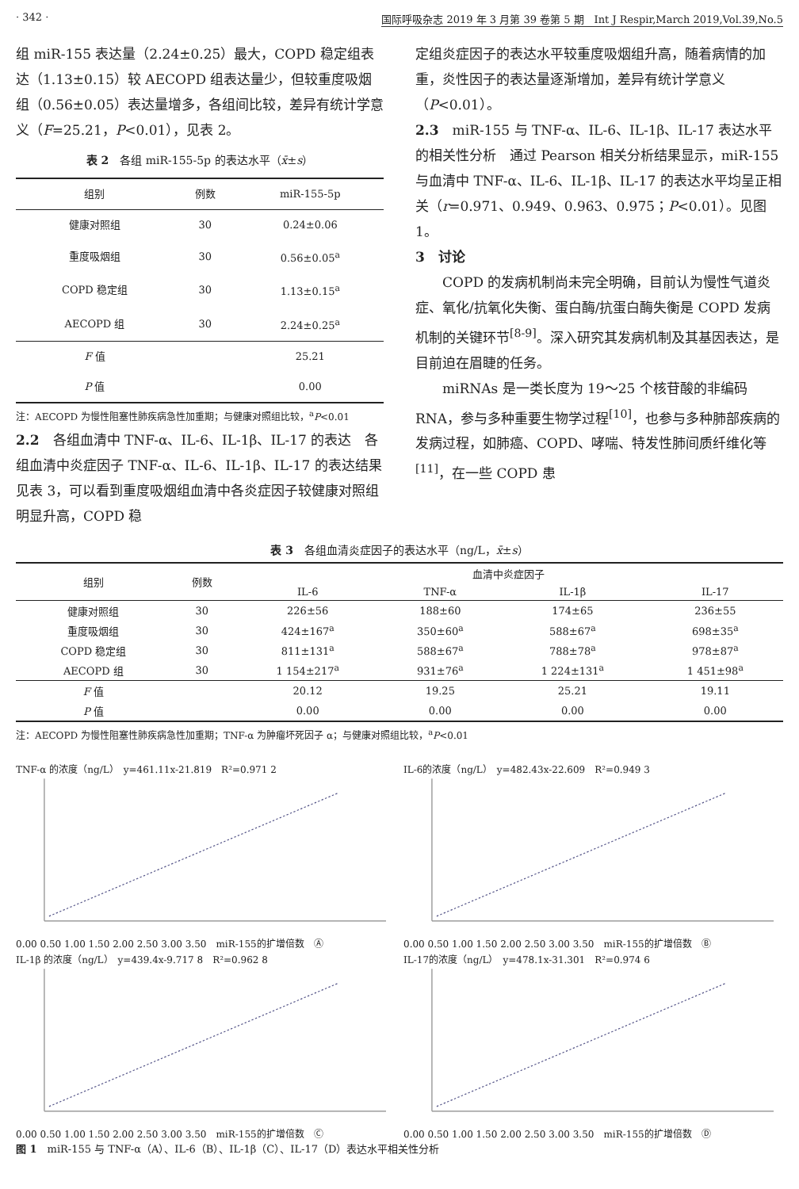· 342 · 国际呼吸杂志 2019 年 3 月第 39 卷第 5 期　Int J Respir,March 2019,Vol.39,No.5
组 miR-155 表达量（2.24±0.25）最大，COPD 稳定组表达（1.13±0.15）较 AECOPD 组表达量少，但较重度吸烟组（0.56±0.05）表达量增多，各组间比较，差异有统计学意义（F=25.21，P<0.01），见表 2。
表 2　各组 miR-155-5p 的表达水平（x̄±s）
| 组别 | 例数 | miR-155-5p |
| --- | --- | --- |
| 健康对照组 | 30 | 0.24±0.06 |
| 重度吸烟组 | 30 | 0.56±0.05<sup>a</sup> |
| COPD 稳定组 | 30 | 1.13±0.15<sup>a</sup> |
| AECOPD 组 | 30 | 2.24±0.25<sup>a</sup> |
| F 值 | | 25.21 |
| P 值 | | 0.00 |
注：AECOPD 为慢性阻塞性肺疾病急性加重期；与健康对照组比较，<sup>a</sup>P<0.01
2.2　各组血清中 TNF-α、IL-6、IL-1β、IL-17 的表达　各组血清中炎症因子 TNF-α、IL-6、IL-1β、IL-17 的表达结果见表 3，可以看到重度吸烟组血清中各炎症因子较健康对照组明显升高，COPD 稳
定组炎症因子的表达水平较重度吸烟组升高，随着病情的加重，炎性因子的表达量逐渐增加，差异有统计学意义（P<0.01）。
2.3　miR-155 与 TNF-α、IL-6、IL-1β、IL-17 表达水平的相关性分析　通过 Pearson 相关分析结果显示，miR-155 与血清中 TNF-α、IL-6、IL-1β、IL-17 的表达水平均呈正相关（r=0.971、0.949、0.963、0.975；P<0.01）。见图 1。
3　讨论
COPD 的发病机制尚未完全明确，目前认为慢性气道炎症、氧化/抗氧化失衡、蛋白酶/抗蛋白酶失衡是 COPD 发病机制的关键环节<sup>[8-9]</sup>。深入研究其发病机制及其基因表达，是目前迫在眉睫的任务。
miRNAs 是一类长度为 19～25 个核苷酸的非编码 RNA，参与多种重要生物学过程<sup>[10]</sup>，也参与多种肺部疾病的发病过程，如肺癌、COPD、哮喘、特发性肺间质纤维化等<sup>[11]</sup>，在一些 COPD 患
表 3　各组血清炎症因子的表达水平（ng/L，x̄±s）
| 组别 | 例数 | 血清中炎症因子 | | | |
| --- | --- | --- | --- | --- | --- |
| | | IL-6 | TNF-α | IL-1β | IL-17 |
| 健康对照组 | 30 | 226±56 | 188±60 | 174±65 | 236±55 |
| 重度吸烟组 | 30 | 424±167<sup>a</sup> | 350±60<sup>a</sup> | 588±67<sup>a</sup> | 698±35<sup>a</sup> |
| COPD 稳定组 | 30 | 811±131<sup>a</sup> | 588±67<sup>a</sup> | 788±78<sup>a</sup> | 978±87<sup>a</sup> |
| AECOPD 组 | 30 | 1 154±217<sup>a</sup> | 931±76<sup>a</sup> | 1 224±131<sup>a</sup> | 1 451±98<sup>a</sup> |
| F 值 | | 20.12 | 19.25 | 25.21 | 19.11 |
| P 值 | | 0.00 | 0.00 | 0.00 | 0.00 |
注：AECOPD 为慢性阻塞性肺疾病急性加重期；TNF-α 为肿瘤坏死因子 α；与健康对照组比较，<sup>a</sup>P<0.01
TNF-α 的浓度（ng/L）　y=461.11x-21.819　R²=0.971 2
0.00 0.50 1.00 1.50 2.00 2.50 3.00 3.50　miR-155的扩增倍数　Ⓐ
IL-6的浓度（ng/L）　y=482.43x-22.609　R²=0.949 3
0.00 0.50 1.00 1.50 2.00 2.50 3.00 3.50　miR-155的扩增倍数　Ⓑ
IL-1β 的浓度（ng/L）　y=439.4x-9.717 8　R²=0.962 8
0.00 0.50 1.00 1.50 2.00 2.50 3.00 3.50　miR-155的扩增倍数　Ⓒ
IL-17的浓度（ng/L）　y=478.1x-31.301　R²=0.974 6
0.00 0.50 1.00 1.50 2.00 2.50 3.00 3.50　miR-155的扩增倍数　Ⓓ
图 1　miR-155 与 TNF-α（A）、IL-6（B）、IL-1β（C）、IL-17（D）表达水平相关性分析